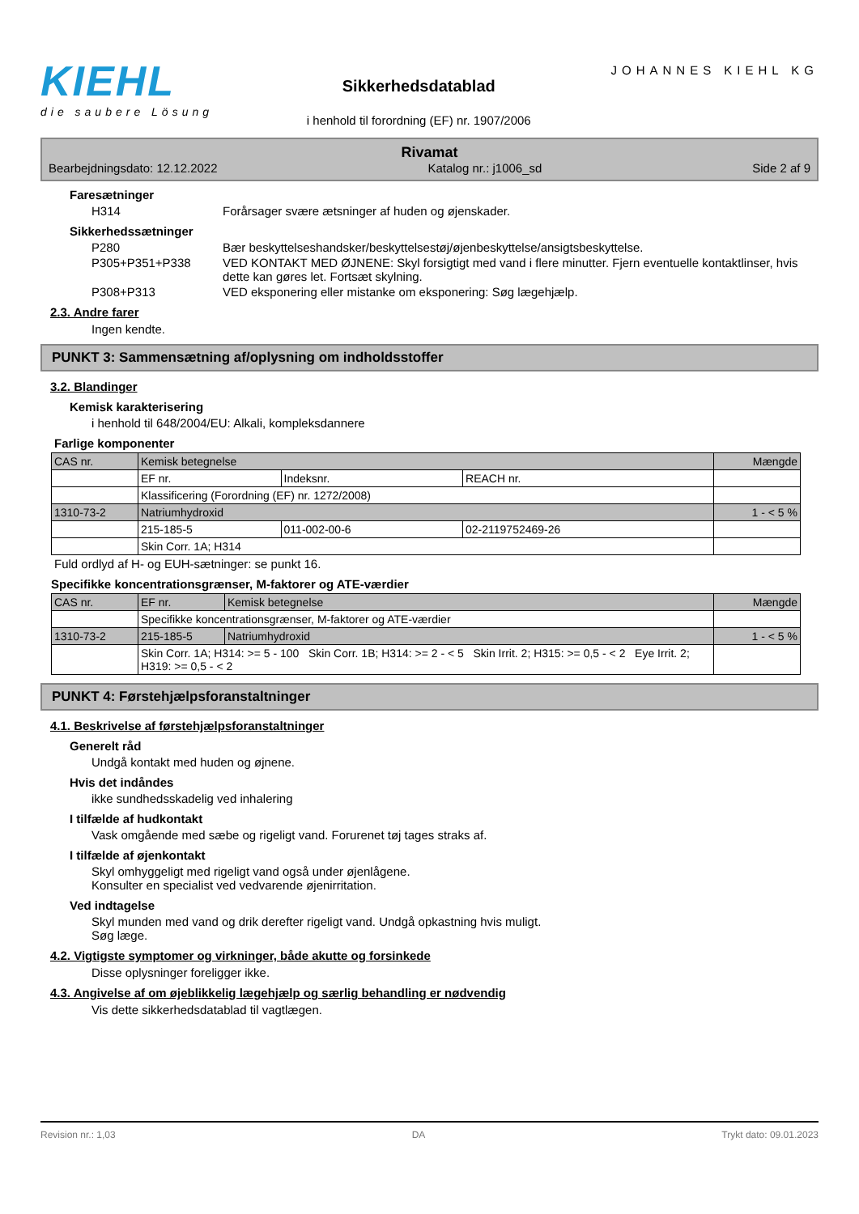KIEHL
die saubere Lösung
Sikkerhedsdatablad
i henhold til forordning (EF) nr. 1907/2006
JOHANNES KIEHL KG
Rivamat
Bearbejdningsdato: 12.12.2022 Katalog nr.: j1006_sd Side 2 af 9
Faresætninger
H314 Forårsager svære ætsninger af huden og øjenskader.
Sikkerhedssætninger
P280 Bær beskyttelseshandsker/beskyttelsestøj/øjenbeskyttelse/ansigtsbeskyttelse.
P305+P351+P338 VED KONTAKT MED ØJNENE: Skyl forsigtigt med vand i flere minutter. Fjern eventuelle kontaktlinser, hvis dette kan gøres let. Fortsæt skylning.
P308+P313 VED eksponering eller mistanke om eksponering: Søg lægehjælp.
2.3. Andre farer
Ingen kendte.
PUNKT 3: Sammensætning af/oplysning om indholdsstoffer
3.2. Blandinger
Kemisk karakterisering
i henhold til 648/2004/EU: Alkali, kompleksdannere
Farlige komponenter
| CAS nr. | Kemisk betegnelse | | | Mængde |
| | EF nr. | Indeksnr. | REACH nr. | |
| | Klassificering (Forordning (EF) nr. 1272/2008) | | | |
| 1310-73-2 | Natriumhydroxid | | | 1 - < 5 % |
| | 215-185-5 | 011-002-00-6 | 02-2119752469-26 | |
| | Skin Corr. 1A; H314 | | | |
Fuld ordlyd af H- og EUH-sætninger: se punkt 16.
Specifikke koncentrationsgrænser, M-faktorer og ATE-værdier
| CAS nr. | EF nr. | Kemisk betegnelse | Mængde |
| | Specifikke koncentrationsgrænser, M-faktorer og ATE-værdier | | |
| 1310-73-2 | 215-185-5 | Natriumhydroxid | 1 - < 5 % |
| | Skin Corr. 1A; H314: >= 5 - 100 Skin Corr. 1B; H314: >= 2 - < 5 Skin Irrit. 2; H315: >= 0,5 - < 2 Eye Irrit. 2; H319: >= 0,5 - < 2 | | |
PUNKT 4: Førstehjælpsforanstaltninger
4.1. Beskrivelse af førstehjælpsforanstaltninger
Generelt råd
Undgå kontakt med huden og øjnene.
Hvis det indåndes
ikke sundhedsskadelig ved inhalering
I tilfælde af hudkontakt
Vask omgående med sæbe og rigeligt vand. Forurenet tøj tages straks af.
I tilfælde af øjenkontakt
Skyl omhyggeligt med rigeligt vand også under øjenlågene.
Konsulter en specialist ved vedvarende øjenirritation.
Ved indtagelse
Skyl munden med vand og drik derefter rigeligt vand. Undgå opkastning hvis muligt.
Søg læge.
4.2. Vigtigste symptomer og virkninger, både akutte og forsinkede
Disse oplysninger foreligger ikke.
4.3. Angivelse af om øjeblikkelig lægehjælp og særlig behandling er nødvendig
Vis dette sikkerhedsdatablad til vagtlægen.
Revision nr.: 1,03 DA Trykt dato: 09.01.2023